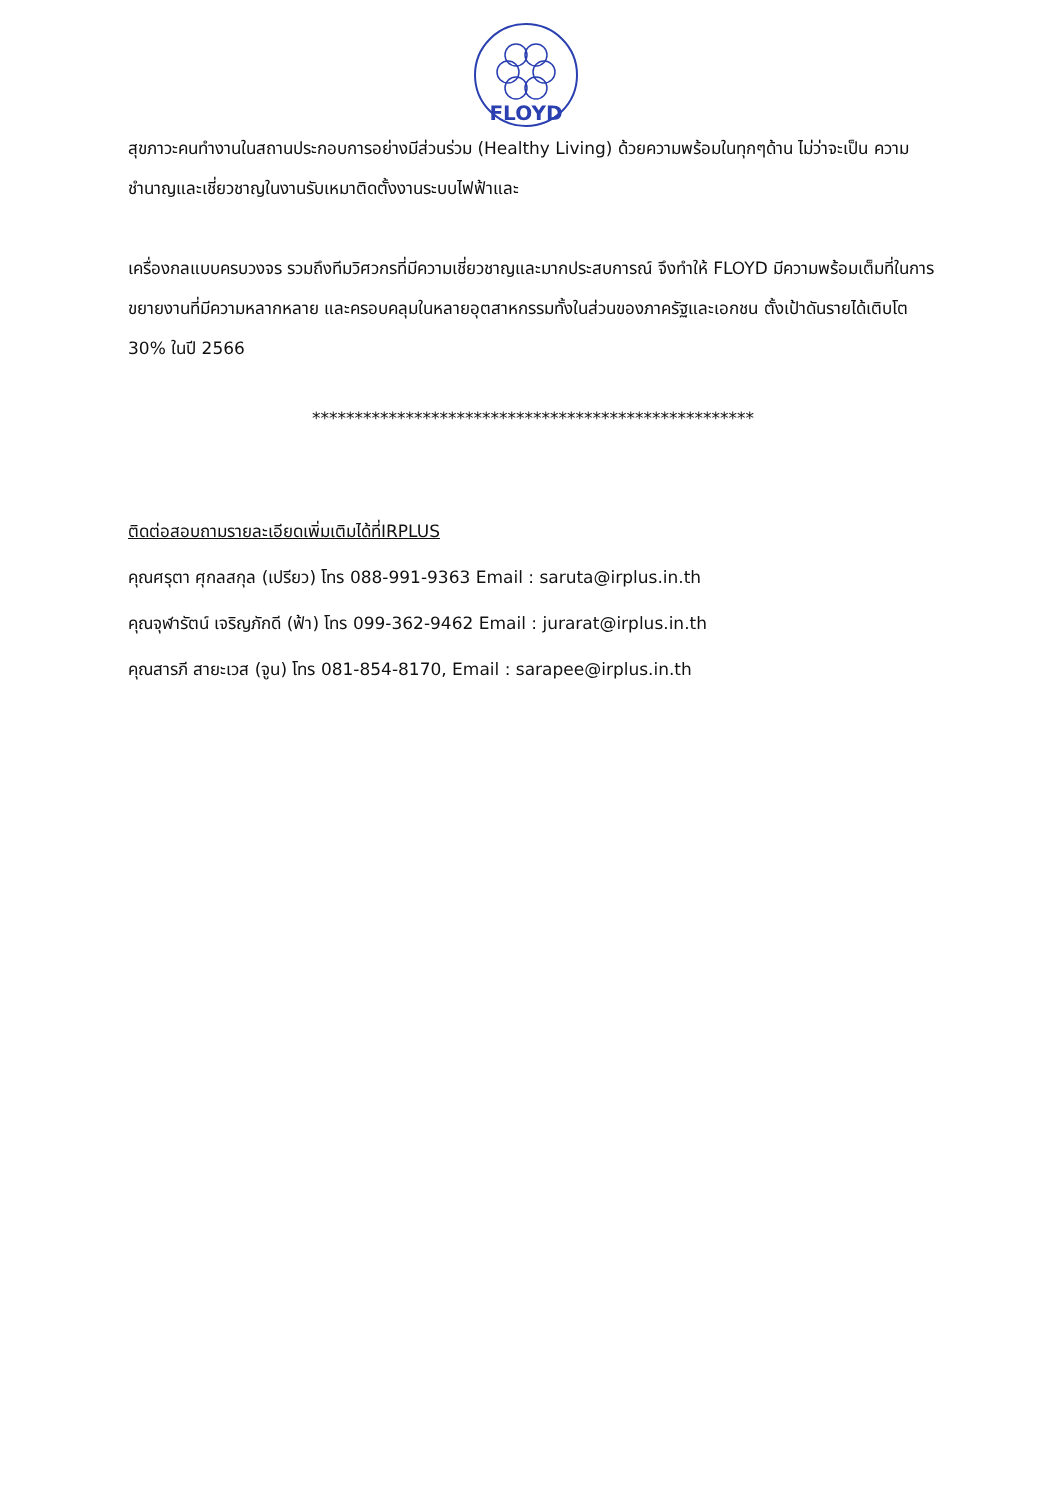FLOYD
สุขภาวะคนทำงานในสถานประกอบการอย่างมีส่วนร่วม (Healthy Living) ด้วยความพร้อมในทุกๆด้าน ไม่ว่าจะเป็น ความชำนาญและเชี่ยวชาญในงานรับเหมาติดตั้งงานระบบไฟฟ้าและ
เครื่องกลแบบครบวงจร รวมถึงทีมวิศวกรที่มีความเชี่ยวชาญและมากประสบการณ์ จึงทำให้ FLOYD มีความพร้อมเต็มที่ในการขยายงานที่มีความหลากหลาย และครอบคลุมในหลายอุตสาหกรรมทั้งในส่วนของภาครัฐและเอกชน ตั้งเป้าดันรายได้เติบโต 30% ในปี 2566
****************************************************
ติดต่อสอบถามรายละเอียดเพิ่มเติมได้ที่IRPLUS
คุณศรุตา ศุกลสกุล (เปรียว) โทร 088-991-9363 Email : saruta@irplus.in.th
คุณจุฬารัตน์ เจริญภักดี (ฟ้า) โทร 099-362-9462 Email : jurarat@irplus.in.th
คุณสารภี สายะเวส (จูน) โทร 081-854-8170, Email : sarapee@irplus.in.th